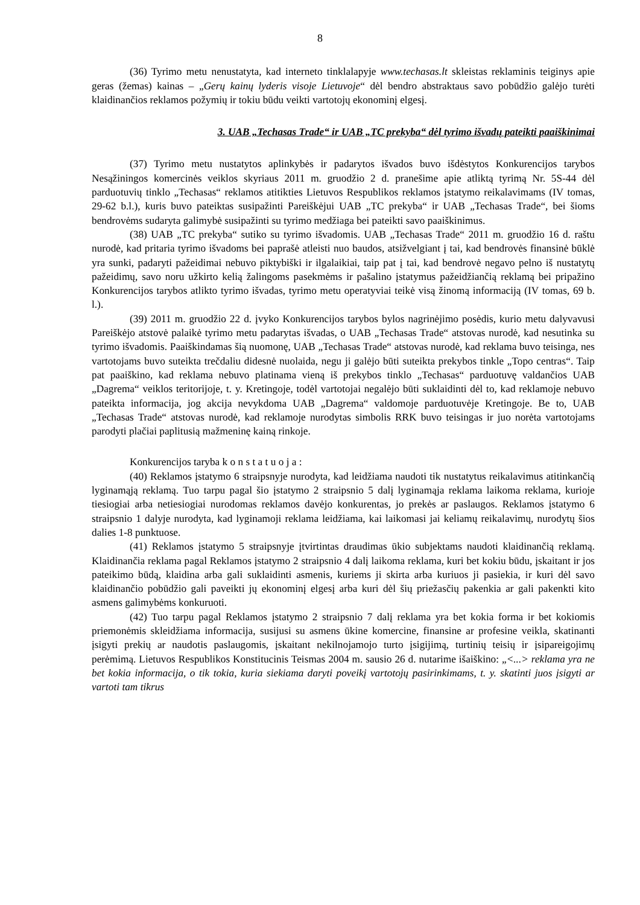8
(36) Tyrimo metu nenustatyta, kad interneto tinklalapyje www.techasas.lt skleistas reklaminis teiginys apie geras (žemas) kainas – „Gerų kainų lyderis visoje Lietuvoje“ dėl bendro abstraktaus savo pobūdžio galėjo turėti klaidinančios reklamos požymių ir tokiu būdu veikti vartotojų ekonominį elgesį.
3. UAB „Techasas Trade“ ir UAB „TC prekyba“ dėl tyrimo išvadų pateikti paaiškinimai
(37) Tyrimo metu nustatytos aplinkybės ir padarytos išvados buvo išdėstytos Konkurencijos tarybos Nesąžiningos komercinės veiklos skyriaus 2011 m. gruodžio 2 d. pranešime apie atliktą tyrimą Nr. 5S-44 dėl parduotuvių tinklo „Techasas“ reklamos atitikties Lietuvos Respublikos reklamos įstatymo reikalavimams (IV tomas, 29-62 b.l.), kuris buvo pateiktas susipažinti Pareiškėjui UAB „TC prekyba“ ir UAB „Techasas Trade“, bei šioms bendrovėms sudaryta galimybė susipažinti su tyrimo medžiaga bei pateikti savo paaiškinimus.
(38) UAB „TC prekyba“ sutiko su tyrimo išvadomis. UAB „Techasas Trade“ 2011 m. gruodžio 16 d. raštu nurodė, kad pritaria tyrimo išvadoms bei paprašė atleisti nuo baudos, atsižvelgiant į tai, kad bendrovės finansinė būklė yra sunki, padaryti pažeidimai nebuvo piktybiški ir ilgalaikiai, taip pat į tai, kad bendrovė negavo pelno iš nustatytų pažeidimų, savo noru užkirto kelią žalingoms pasekmėms ir pašalino įstatymus pažeidžiančią reklamą bei pripažino Konkurencijos tarybos atlikto tyrimo išvadas, tyrimo metu operatyviai teikė visą žinomą informaciją (IV tomas, 69 b. l.).
(39) 2011 m. gruodžio 22 d. įvyko Konkurencijos tarybos bylos nagrinėjimo posėdis, kurio metu dalyvavusi Pareiškėjo atstovė palaikė tyrimo metu padarytas išvadas, o UAB „Techasas Trade“ atstovas nurodė, kad nesutinka su tyrimo išvadomis. Paaiškindamas šią nuomonę, UAB „Techasas Trade“ atstovas nurodė, kad reklama buvo teisinga, nes vartotojams buvo suteikta trečdaliu didesnė nuolaida, negu ji galėjo būti suteikta prekybos tinkle „Topo centras“. Taip pat paaiškino, kad reklama nebuvo platinama vieną iš prekybos tinklo „Techasas“ parduotuvę valdančios UAB „Dagrema“ veiklos teritorijoje, t. y. Kretingoje, todėl vartotojai negalėjo būti suklaidinti dėl to, kad reklamoje nebuvo pateikta informacija, jog akcija nevykdoma UAB „Dagrema“ valdomoje parduotuvėje Kretingoje. Be to, UAB „Techasas Trade“ atstovas nurodė, kad reklamoje nurodytas simbolis RRK buvo teisingas ir juo norėta vartotojams parodyti plačiai paplitusią mažmeninę kainą rinkoje.
Konkurencijos taryba k o n s t a t u o j a :
(40) Reklamos įstatymo 6 straipsnyje nurodyta, kad leidžiama naudoti tik nustatytus reikalavimus atitinkančią lyginamąją reklamą. Tuo tarpu pagal šio įstatymo 2 straipsnio 5 dalį lyginamąja reklama laikoma reklama, kurioje tiesiogiai arba netiesiogiai nurodomas reklamos davėjo konkurentas, jo prekės ar paslaugos. Reklamos įstatymo 6 straipsnio 1 dalyje nurodyta, kad lyginamoji reklama leidžiama, kai laikomasi jai keliamų reikalavimų, nurodytų šios dalies 1-8 punktuose.
(41) Reklamos įstatymo 5 straipsnyje įtvirtintas draudimas ūkio subjektams naudoti klaidinančią reklamą. Klaidinančia reklama pagal Reklamos įstatymo 2 straipsnio 4 dalį laikoma reklama, kuri bet kokiu būdu, įskaitant ir jos pateikimo būdą, klaidina arba gali suklaidinti asmenis, kuriems ji skirta arba kuriuos ji pasiekia, ir kuri dėl savo klaidinančio pobūdžio gali paveikti jų ekonominį elgesį arba kuri dėl šių priežasčių pakenkia ar gali pakenkti kito asmens galimybėms konkuruoti.
(42) Tuo tarpu pagal Reklamos įstatymo 2 straipsnio 7 dalį reklama yra bet kokia forma ir bet kokiomis priemonėmis skleidžiama informacija, susijusi su asmens ūkine komercine, finansine ar profesine veikla, skatinanti įsigyti prekių ar naudotis paslaugomis, įskaitant nekilnojamojo turto įsigijimą, turtinių teisių ir įsipareigojimų perėmimą. Lietuvos Respublikos Konstitucinis Teismas 2004 m. sausio 26 d. nutarime išaiškino: „<...> reklama yra ne bet kokia informacija, o tik tokia, kuria siekiama daryti poveikį vartotojų pasirinkimams, t. y. skatinti juos įsigyti ar vartoti tam tikrus